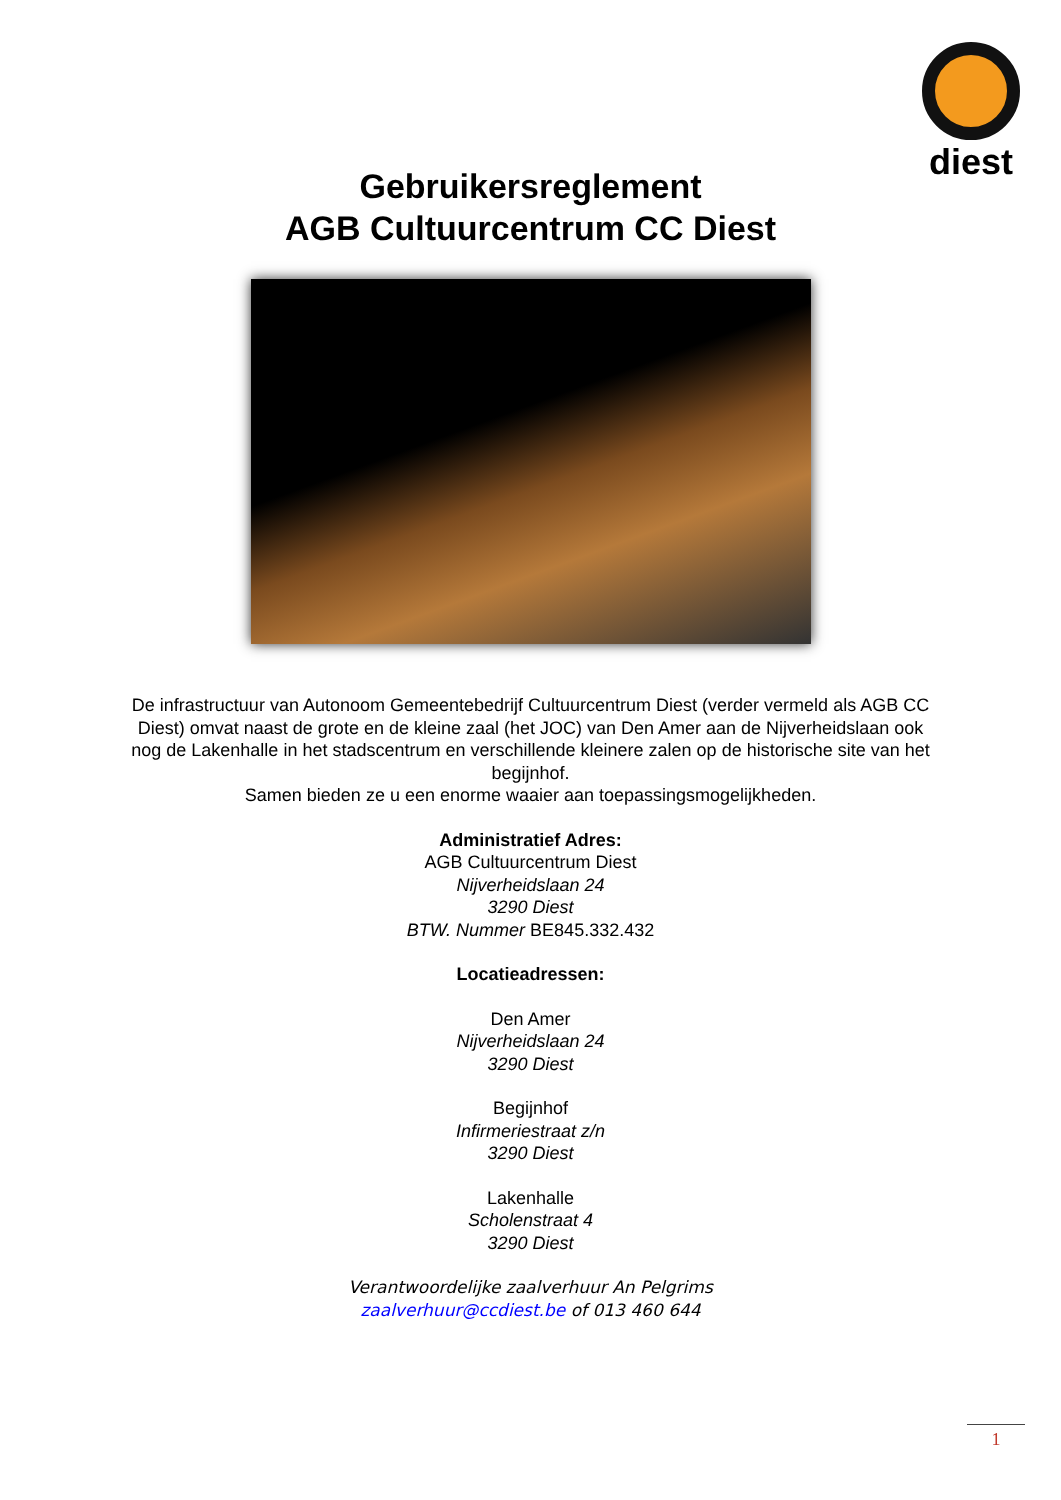diest
Gebruikersreglement
AGB Cultuurcentrum CC Diest
De infrastructuur van Autonoom Gemeentebedrijf Cultuurcentrum Diest (verder vermeld als AGB CC Diest) omvat naast de grote en de kleine zaal (het JOC) van Den Amer aan de Nijverheidslaan ook nog de Lakenhalle in het stadscentrum en verschillende kleinere zalen op de historische site van het begijnhof.
Samen bieden ze u een enorme waaier aan toepassingsmogelijkheden.
Administratief Adres:
AGB Cultuurcentrum Diest
Nijverheidslaan 24
3290 Diest
BTW. Nummer BE845.332.432
Locatieadressen:
Den Amer
Nijverheidslaan 24
3290 Diest
Begijnhof
Infirmeriestraat z/n
3290 Diest
Lakenhalle
Scholenstraat 4
3290 Diest
Verantwoordelijke zaalverhuur An Pelgrims
zaalverhuur@ccdiest.be of 013 460 644
1